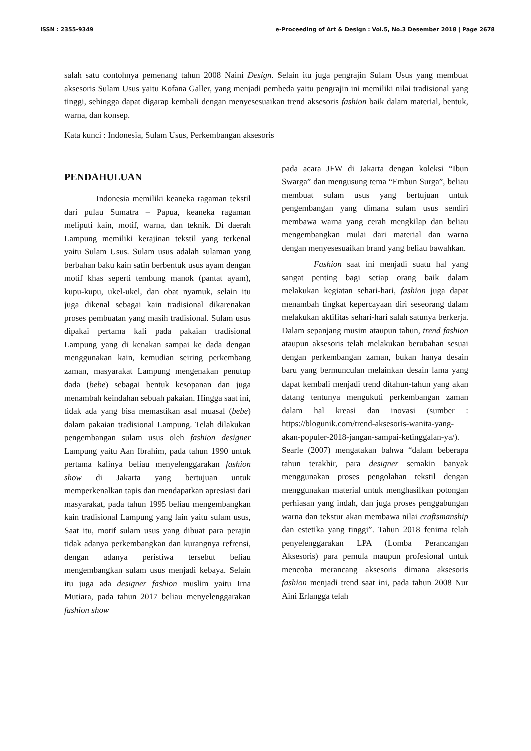ISSN : 2355-9349 e-Proceeding of Art & Design : Vol.5, No.3 Desember 2018 | Page 2678
salah satu contohnya pemenang tahun 2008 Naini Design. Selain itu juga pengrajin Sulam Usus yang membuat aksesoris Sulam Usus yaitu Kofana Galler, yang menjadi pembeda yaitu pengrajin ini memiliki nilai tradisional yang tinggi, sehingga dapat digarap kembali dengan menyesesuaikan trend aksesoris fashion baik dalam material, bentuk, warna, dan konsep.
Kata kunci : Indonesia, Sulam Usus, Perkembangan aksesoris
PENDAHULUAN
Indonesia memiliki keaneka ragaman tekstil dari pulau Sumatra – Papua, keaneka ragaman meliputi kain, motif, warna, dan teknik. Di daerah Lampung memiliki kerajinan tekstil yang terkenal yaitu Sulam Usus. Sulam usus adalah sulaman yang berbahan baku kain satin berbentuk usus ayam dengan motif khas seperti tembung manok (pantat ayam), kupu-kupu, ukel-ukel, dan obat nyamuk, selain itu juga dikenal sebagai kain tradisional dikarenakan proses pembuatan yang masih tradisional. Sulam usus dipakai pertama kali pada pakaian tradisional Lampung yang di kenakan sampai ke dada dengan menggunakan kain, kemudian seiring perkembang zaman, masyarakat Lampung mengenakan penutup dada (bebe) sebagai bentuk kesopanan dan juga menambah keindahan sebuah pakaian. Hingga saat ini, tidak ada yang bisa memastikan asal muasal (bebe) dalam pakaian tradisional Lampung. Telah dilakukan pengembangan sulam usus oleh fashion designer Lampung yaitu Aan Ibrahim, pada tahun 1990 untuk pertama kalinya beliau menyelenggarakan fashion show di Jakarta yang bertujuan untuk memperkenalkan tapis dan mendapatkan apresiasi dari masyarakat, pada tahun 1995 beliau mengembangkan kain tradisional Lampung yang lain yaitu sulam usus, Saat itu, motif sulam usus yang dibuat para perajin tidak adanya perkembangkan dan kurangnya refrensi, dengan adanya peristiwa tersebut beliau mengembangkan sulam usus menjadi kebaya. Selain itu juga ada designer fashion muslim yaitu Irna Mutiara, pada tahun 2017 beliau menyelenggarakan fashion show
pada acara JFW di Jakarta dengan koleksi “Ibun Swarga” dan mengusung tema “Embun Surga”, beliau membuat sulam usus yang bertujuan untuk pengembangan yang dimana sulam usus sendiri membawa warna yang cerah mengkilap dan beliau mengembangkan mulai dari material dan warna dengan menyesesuaikan brand yang beliau bawahkan.
Fashion saat ini menjadi suatu hal yang sangat penting bagi setiap orang baik dalam melakukan kegiatan sehari-hari, fashion juga dapat menambah tingkat kepercayaan diri seseorang dalam melakukan aktifitas sehari-hari salah satunya berkerja. Dalam sepanjang musim ataupun tahun, trend fashion ataupun aksesoris telah melakukan berubahan sesuai dengan perkembangan zaman, bukan hanya desain baru yang bermunculan melainkan desain lama yang dapat kembali menjadi trend ditahun-tahun yang akan datang tentunya mengukuti perkembangan zaman dalam hal kreasi dan inovasi (sumber : https://blogunik.com/trend-aksesoris-wanita-yang-akan-populer-2018-jangan-sampai-ketinggalan-ya/). Searle (2007) mengatakan bahwa “dalam beberapa tahun terakhir, para designer semakin banyak menggunakan proses pengolahan tekstil dengan menggunakan material untuk menghasilkan potongan perhiasan yang indah, dan juga proses penggabungan warna dan tekstur akan membawa nilai craftsmanship dan estetika yang tinggi”. Tahun 2018 fenima telah penyelenggarakan LPA (Lomba Perancangan Aksesoris) para pemula maupun profesional untuk mencoba merancang aksesoris dimana aksesoris fashion menjadi trend saat ini, pada tahun 2008 Nur Aini Erlangga telah